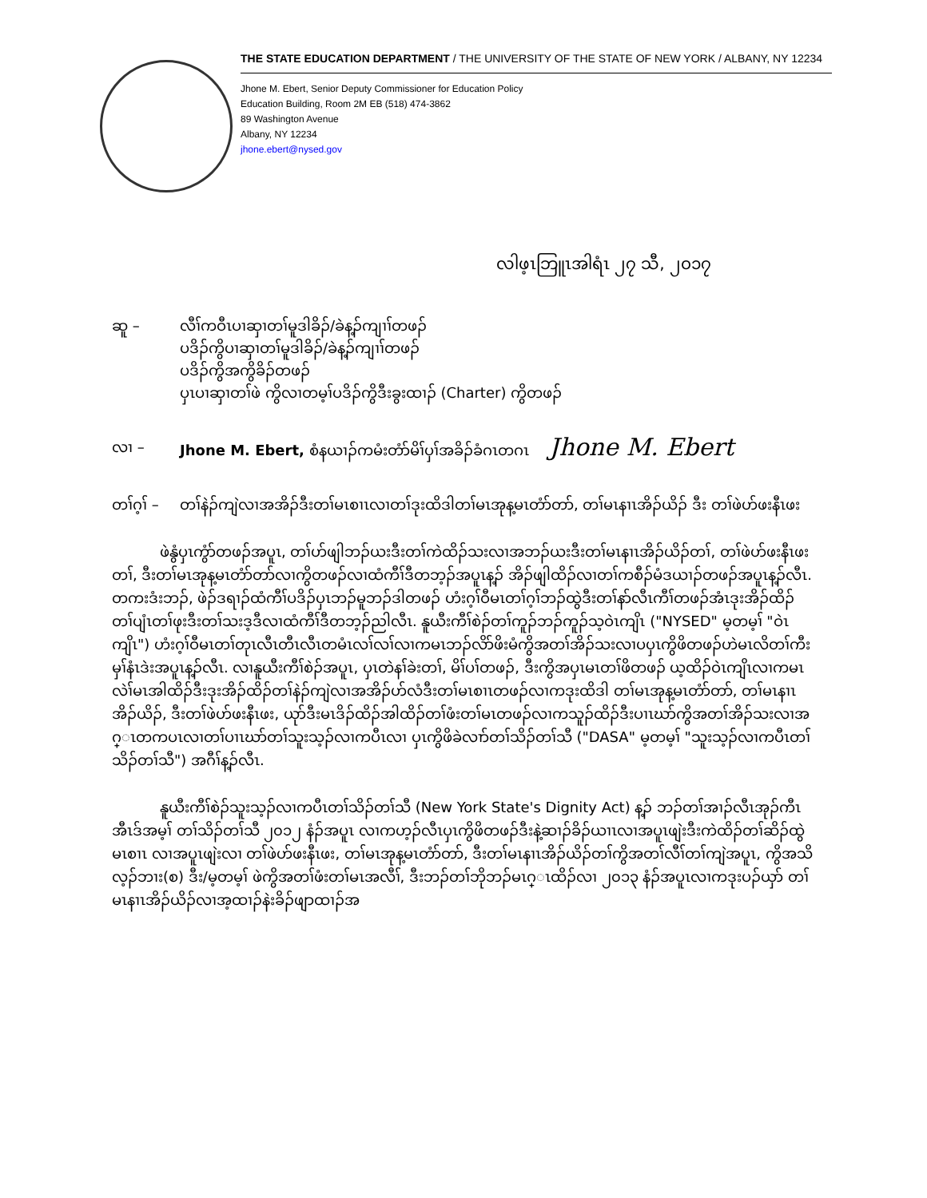THE STATE EDUCATION DEPARTMENT / THE UNIVERSITY OF THE STATE OF NEW YORK / ALBANY, NY 12234
Jhone M. Ebert, Senior Deputy Commissioner for Education Policy
Education Building, Room 2M EB (518) 474-3862
89 Washington Avenue
Albany, NY 12234
jhone.ebert@nysed.gov
လါဖ့ၤဘြူၤအါရံၤ ၂၇ သီ, ၂၀၁၇
ဆူ – လီၢ်ကဝီၤပၢဆှၢတၢ်မူဒါခိၣ်/ခဲန့ၣ်ကျၢၢ်တဖၣ်
ပဒိၣ်ကွိပၢဆှၢတၢ်မူဒါခိၣ်/ခဲန့ၣ်ကျၢၢ်တဖၣ်
ပဒိၣ်ကွိအကွိခိၣ်တဖၣ်
ပှၤပၢဆှၢတၢ်ဖဲ ကွိလၢတမ့ၢ်ပဒိၣ်ကွိဒီးခွးထၢၣ် (Charter) ကွိတဖၣ်
လၢ – Jhone M. Ebert, စံနယၢၣ်ကမံးတံာ်မိၢ်ပှၢ်အခိၣ်ခံဂၤတဂၤ Jhone M. Ebert
တၢ်ဂ့ၢ် –
တၢ်နဲၣ်ကျဲလၢအအိၣ်ဒီးတၢ်မၤစၢၤလၢတၢ်ဒုးထိဒါတၢ်မၤအုန့မၤတံာ်တာ်, တၢ်မၤနၢၤအိၣ်ယိၣ် ဒီး တၢ်ဖဲဟ်ဖးနီၤဖး
ဖဲနွံပှၤကွံာ်တဖၣ်အပူၤ, တၢ်ဟ်ဖျါဘၣ်ယးဒီးတၢ်ကဲထိၣ်သးလၢအဘၣ်ယးဒီးတၢ်မၤနၢၤအိၣ်ယိၣ်တၢ်, တၢ်ဖဲဟ်ဖးနီၤဖးတၢ်, ဒီးတၢ်မၤအုန့မၤတံာ်တာ်လၢကွိတဖၣ်လၢထံကီၢ်ဒီတဘ့ၣ်အပူၤန့ၣ် အိၣ်ဖျါထိၣ်လၢတၢ်ကစီၣ်မံဒယၢၣ်တဖၣ်အပူၤန့ၣ်လီၤ. တကးဒံးဘၣ်, ဖဲၣ်ဒရၢၣ်ထံကီၢ်ပဒိၣ်ပှၤဘၣ်မူဘၣ်ဒါတဖၣ် ဟံးဂ့ၢ်ဝီမၤတၢ်ဂ့ၢ်ဘၣ်ထွဲဒီးတၢ်နာ်လီၤကီၢ်တဖၣ်အံၤဒုးအိၣ်ထိၣ်တၢ်ပျံၤတၢ်ဖုးဒီးတၢ်သးဒ့ဒီလၢထံကီၢ်ဒီတဘ့ၣ်ညါလီၤ. နူယီးကီၢ်စဲၣ်တၢ်ကူၣ်ဘၣ်ကူၣ်သ့ဝဲၤကျိၤ ("NYSED" မ့တမ့ၢ် "ဝဲၤကျိၤ") ဟံးဂ့ၢ်ဝီမၤတၢ်တုၤလီၤတီၤလီၤတမံၤလၢ်လၢ်လၢကမၤဘၣ်လိာ်ဖိးမံကွိအတၢ်အိၣ်သးလၢပပှၤကွိဖိတဖၣ်ဟဲမၤလိတၢ်ကီးမှၢ်နံၤဒဲးအပူၤန့ၣ်လီၤ. လၢနူယီးကီၢ်စဲၣ်အပူၤ, ပှၤတဲနၢ်ခဲးတၢ်, မိၢ်ပၢ်တဖၣ်, ဒီးကွိအပှၤမၤတၢ်ဖိတဖၣ် ယ့ထိၣ်ဝဲၤကျိၤလၢကမၤလဲၢ်မၤအါထိၣ်ဒီးဒုးအိၣ်ထိၣ်တၢ်နဲၣ်ကျဲလၢအအိၣ်ဟ်လံဒီးတၢ်မၤစၢၤတဖၣ်လၢကဒုးထိဒါ တၢ်မၤအုန့မၤတံာ်တာ်, တၢ်မၤနၢၤအိၣ်ယိၣ်, ဒီးတၢ်ဖဲဟ်ဖးနီၤဖး, ယုာ်ဒီးမၤဒိၣ်ထိၣ်အါထိၣ်တၢ်ဖံးတၢ်မၤတဖၣ်လၢကသူၣ်ထိၣ်ဒီးပၢၤဃာ်ကွိအတၢ်အိၣ်သးလၢအဂ္ၤတကပၤလၢတၢ်ပၢၤဃာ်တၢ်သူးသ့ၣ်လၢကပီၤလၢ ပှၤကွိဖိခဲလၢာ်တၢ်သိၣ်တၢ်သီ ("DASA" မ့တမ့ၢ် "သူးသ့ၣ်လၢကပီၤတၢ်သိၣ်တၢ်သီ") အဂီၢ်န့ၣ်လီၤ.
နူယီးကီၢ်စဲၣ်သူးသ့ၣ်လၢကပီၤတၢ်သိၣ်တၢ်သီ (New York State's Dignity Act) န့ၣ် ဘၣ်တၢ်အၢၣ်လီၤအုၣ်ကီၤအီၤဒ်အမ့ၢ် တၢ်သိၣ်တၢ်သီ ၂၀၁၂ နံၣ်အပူၤ လၢကဟ့ၣ်လီၤပှၤကွိဖိတဖၣ်ဒီးနဲ့ဆၢၣ်ခိၣ်ယၢၤလၢအပူၤဖျဲးဒီးကဲထိၣ်တၢ်ဆိၣ်ထွဲမၤစၢၤ လၢအပူၤဖျဲးလၢ တၢ်ဖဲဟ်ဖးနီၤဖး, တၢ်မၤအုန့မၤတံာ်တာ်, ဒီးတၢ်မၤနၢၤအိၣ်ယိၣ်တၢ်ကွိအတၢ်လီၢ်တၢ်ကျဲအပူၤ, ကွိအသိလ့ၣ်ဘၢး(စ) ဒီး/မ့တမ့ၢ် ဖဲကွိအတၢ်ဖံးတၢ်မၤအလီၢ်, ဒီးဘၣ်တၢ်ဘိုဘၣ်မၤဂ္ၤထိၣ်လၢ ၂၀၁၃ နံၣ်အပူၤလၢကဒုးပၣ်ယှာ် တၢ်မၤနၢၤအိၣ်ယိၣ်လၢအ့ထၢၣ်နဲးခိၣ်ဖျာထၢၣ်အ